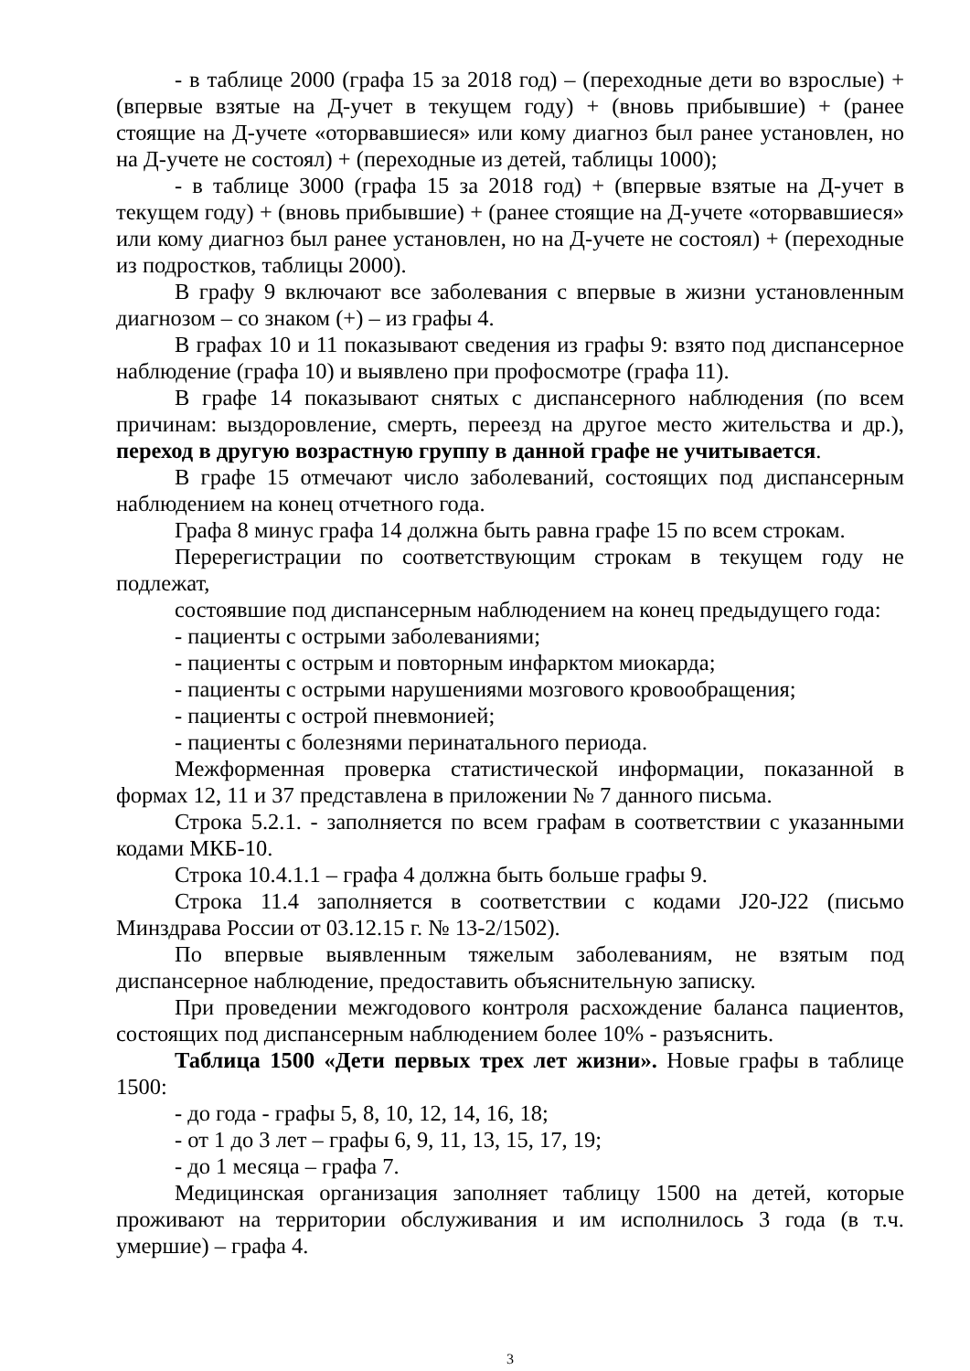- в таблице 2000 (графа 15 за 2018 год) – (переходные дети во взрослые) + (впервые взятые на Д-учет в текущем году) + (вновь прибывшие) + (ранее стоящие на Д-учете «оторвавшиеся» или кому диагноз был ранее установлен, но на Д-учете не состоял) + (переходные из детей, таблицы 1000);
- в таблице 3000 (графа 15 за 2018 год) + (впервые взятые на Д-учет в текущем году) + (вновь прибывшие) + (ранее стоящие на Д-учете «оторвавшиеся» или кому диагноз был ранее установлен, но на Д-учете не состоял) + (переходные из подростков, таблицы 2000).
В графу 9 включают все заболевания с впервые в жизни установленным диагнозом – со знаком (+) – из графы 4.
В графах 10 и 11 показывают сведения из графы 9: взято под диспансерное наблюдение (графа 10) и выявлено при профосмотре (графа 11).
В графе 14 показывают снятых с диспансерного наблюдения (по всем причинам: выздоровление, смерть, переезд на другое место жительства и др.), переход в другую возрастную группу в данной графе не учитывается.
В графе 15 отмечают число заболеваний, состоящих под диспансерным наблюдением на конец отчетного года.
Графа 8 минус графа 14 должна быть равна графе 15 по всем строкам.
Перерегистрации по соответствующим строкам в текущем году не подлежат,
состоявшие под диспансерным наблюдением на конец предыдущего года:
- пациенты с острыми заболеваниями;
- пациенты с острым и повторным инфарктом миокарда;
- пациенты с острыми нарушениями мозгового кровообращения;
- пациенты с острой пневмонией;
- пациенты с болезнями перинатального периода.
Межформенная проверка статистической информации, показанной в формах 12, 11 и 37 представлена в приложении № 7 данного письма.
Строка 5.2.1. - заполняется по всем графам в соответствии с указанными кодами МКБ-10.
Строка 10.4.1.1 – графа 4 должна быть больше графы 9.
Строка 11.4 заполняется в соответствии с кодами J20-J22 (письмо Минздрава России от 03.12.15 г. № 13-2/1502).
По впервые выявленным тяжелым заболеваниям, не взятым под диспансерное наблюдение, предоставить объяснительную записку.
При проведении межгодового контроля расхождение баланса пациентов, состоящих под диспансерным наблюдением более 10% - разъяснить.
Таблица 1500 «Дети первых трех лет жизни». Новые графы в таблице 1500:
- до года - графы 5, 8, 10, 12, 14, 16, 18;
- от 1 до 3 лет – графы 6, 9, 11, 13, 15, 17, 19;
- до 1 месяца – графа 7.
Медицинская организация заполняет таблицу 1500 на детей, которые проживают на территории обслуживания и им исполнилось 3 года (в т.ч. умершие) – графа 4.
3